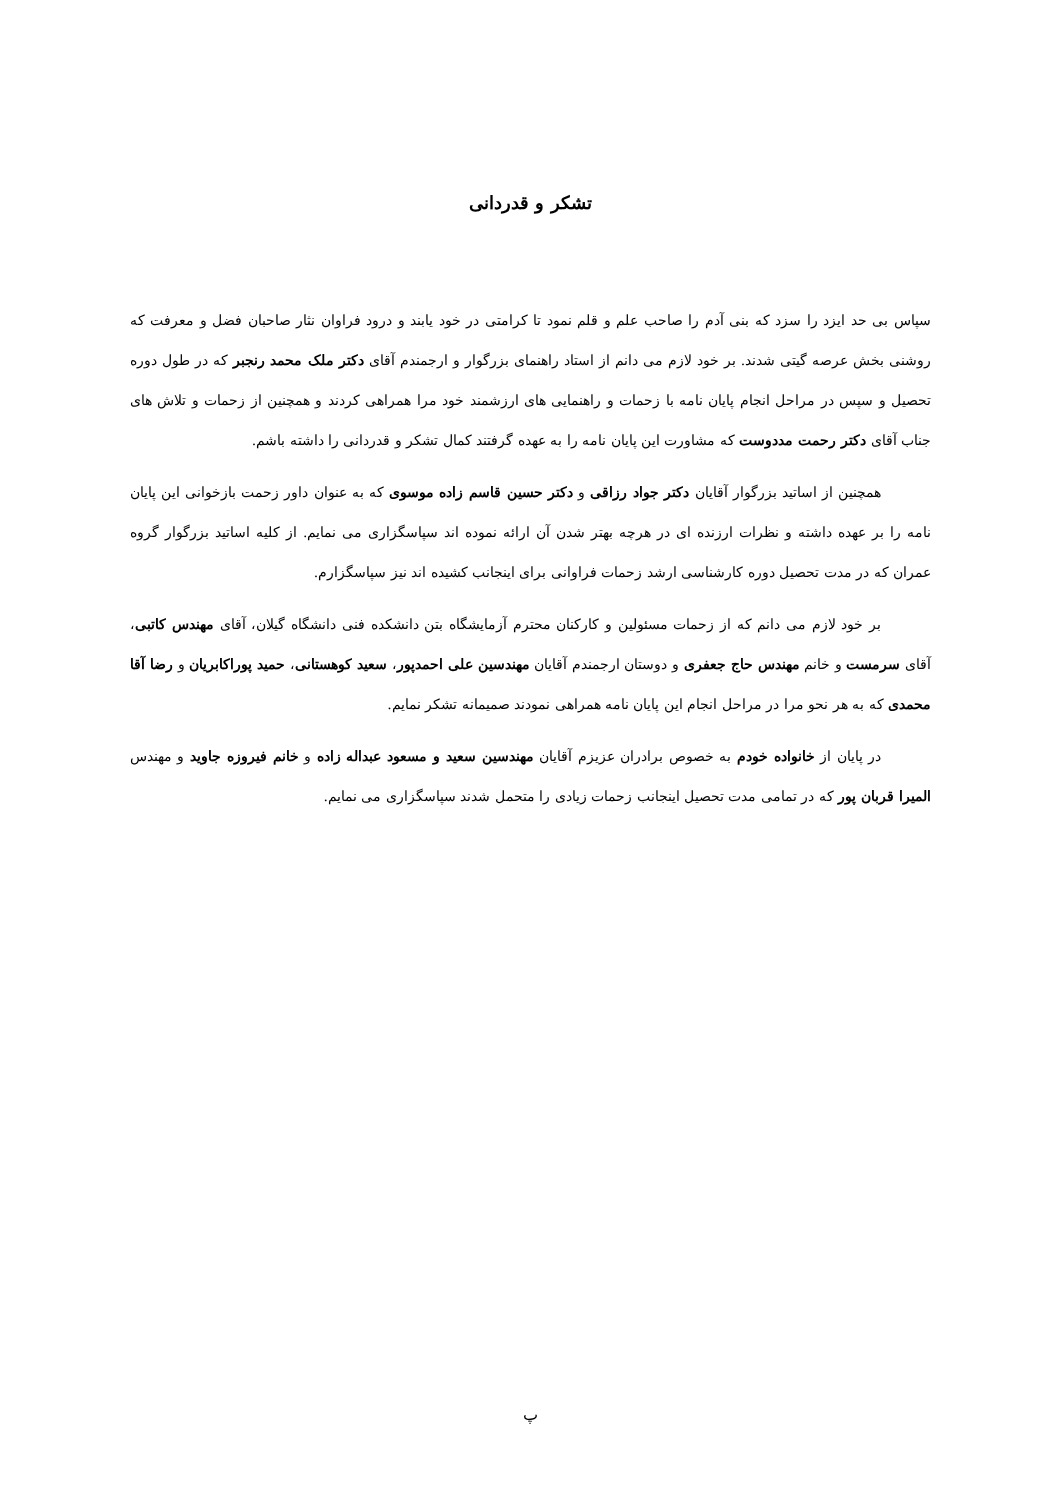تشکر و قدردانی
سپاس بی حد ایزد را سزد که بنی آدم را صاحب علم و قلم نمود تا کرامتی در خود یابند و درود فراوان نثار صاحبان فضل و معرفت که روشنی بخش عرصه گیتی شدند. بر خود لازم می دانم از استاد راهنمای بزرگوار و ارجمندم آقای دکتر ملک محمد رنجبر که در طول دوره تحصیل و سپس در مراحل انجام پایان نامه با زحمات و راهنمایی های ارزشمند خود مرا همراهی کردند و همچنین از زحمات و تلاش های جناب آقای دکتر رحمت مددوست که مشاورت این پایان نامه را به عهده گرفتند کمال تشکر و قدردانی را داشته باشم.
همچنین از اساتید بزرگوار آقایان دکتر جواد رزاقی و دکتر حسین قاسم زاده موسوی که به عنوان داور زحمت بازخوانی این پایان نامه را بر عهده داشته و نظرات ارزنده ای در هرچه بهتر شدن آن ارائه نموده اند سپاسگزاری می نمایم. از کلیه اساتید بزرگوار گروه عمران که در مدت تحصیل دوره کارشناسی ارشد زحمات فراوانی برای اینجانب کشیده اند نیز سپاسگزارم.
بر خود لازم می دانم که از زحمات مسئولین و کارکنان محترم آزمایشگاه بتن دانشکده فنی دانشگاه گیلان، آقای مهندس کاتبی، آقای سرمست و خانم مهندس حاج جعفری و دوستان ارجمندم آقایان مهندسین علی احمدپور، سعید کوهستانی، حمید پوراکابریان و رضا آقا محمدی که به هر نحو مرا در مراحل انجام این پایان نامه همراهی نمودند صمیمانه تشکر نمایم.
در پایان از خانواده خودم به خصوص برادران عزیزم آقایان مهندسین سعید و مسعود عبداله زاده و خانم فیروزه جاوید و مهندس المیرا قربان پور که در تمامی مدت تحصیل اینجانب زحمات زیادی را متحمل شدند سپاسگزاری می نمایم.
پ